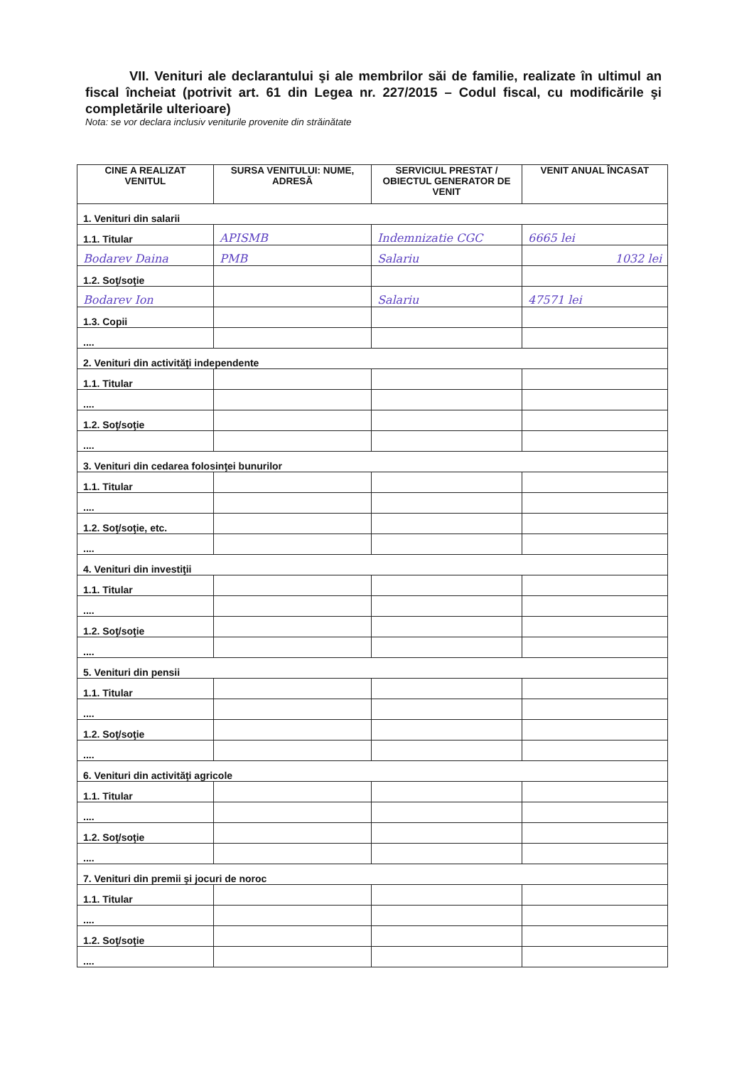VII. Venituri ale declarantului şi ale membrilor săi de familie, realizate în ultimul an fiscal încheiat (potrivit art. 61 din Legea nr. 227/2015 – Codul fiscal, cu modificările şi completările ulterioare)
Nota: se vor declara inclusiv veniturile provenite din străinătate
| CINE A REALIZAT VENITUL | SURSA VENITULUI: NUME, ADRESĂ | SERVICIUL PRESTAT / OBIECTUL GENERATOR DE VENIT | VENIT ANUAL ÎNCASAT |
| --- | --- | --- | --- |
| 1. Venituri din salarii | | | |
| 1.1. Titular | APISMB | Indemnizatie CGC | 6665 lei |
| Bodarev Daina | PMB | Salariu | 1032 lei |
| 1.2. Soţ/soţie | | | |
| Bodarev Ion | | Salariu | 47571 lei |
| 1.3. Copii | | | |
| .... | | | |
| 2. Venituri din activităţi independente | | | |
| 1.1. Titular | | | |
| .... | | | |
| 1.2. Soţ/soţie | | | |
| .... | | | |
| 3. Venituri din cedarea folosinţei bunurilor | | | |
| 1.1. Titular | | | |
| .... | | | |
| 1.2. Soţ/soţie, etc. | | | |
| .... | | | |
| 4. Venituri din investiţii | | | |
| 1.1. Titular | | | |
| .... | | | |
| 1.2. Soţ/soţie | | | |
| .... | | | |
| 5. Venituri din pensii | | | |
| 1.1. Titular | | | |
| .... | | | |
| 1.2. Soţ/soţie | | | |
| .... | | | |
| 6. Venituri din activităţi agricole | | | |
| 1.1. Titular | | | |
| .... | | | |
| 1.2. Soţ/soţie | | | |
| .... | | | |
| 7. Venituri din premii şi jocuri de noroc | | | |
| 1.1. Titular | | | |
| .... | | | |
| 1.2. Soţ/soţie | | | |
| .... | | | |